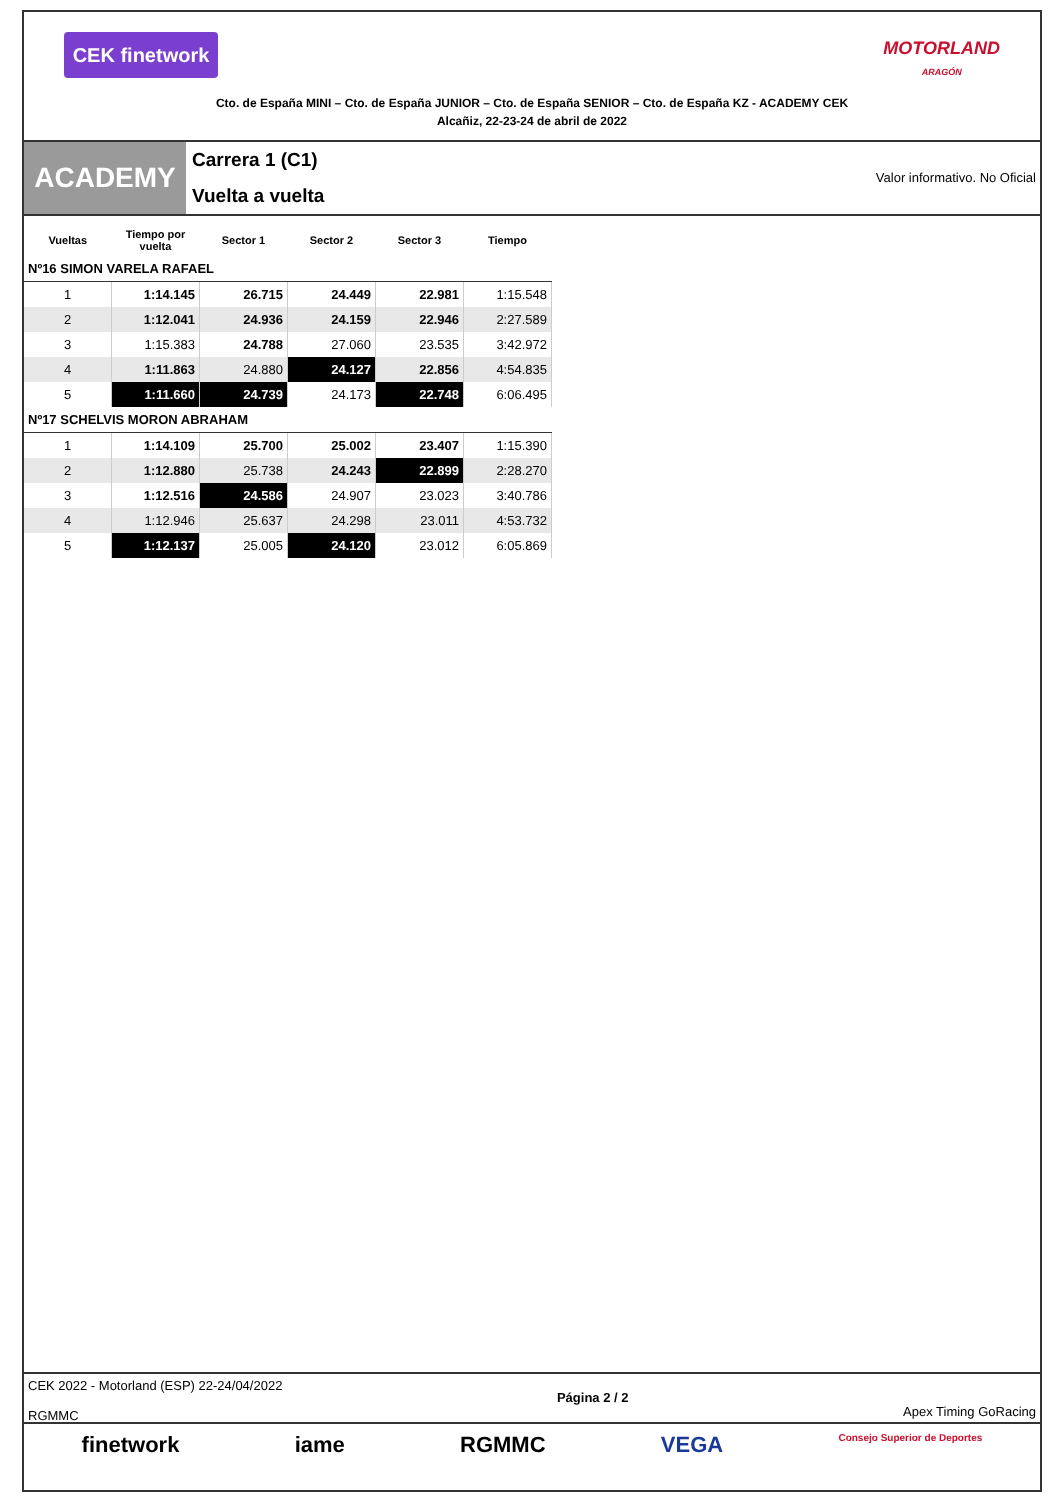CEK finetwork
MOTORLAND
ARAGÓN
Cto. de España MINI – Cto. de España JUNIOR – Cto. de España SENIOR – Cto. de España KZ - ACADEMY CEK
Alcañiz, 22-23-24 de abril de 2022
ACADEMY
Carrera 1 (C1)
Vuelta a vuelta
Valor informativo. No Oficial
| Vueltas | Tiempo por vuelta | Sector 1 | Sector 2 | Sector 3 | Tiempo |
| --- | --- | --- | --- | --- | --- |
| Nº16 SIMON VARELA RAFAEL | | | | | |
| 1 | 1:14.145 | 26.715 | 24.449 | 22.981 | 1:15.548 |
| 2 | 1:12.041 | 24.936 | 24.159 | 22.946 | 2:27.589 |
| 3 | 1:15.383 | 24.788 | 27.060 | 23.535 | 3:42.972 |
| 4 | 1:11.863 | 24.880 | 24.127 | 22.856 | 4:54.835 |
| 5 | 1:11.660 | 24.739 | 24.173 | 22.748 | 6:06.495 |
| Nº17 SCHELVIS MORON ABRAHAM | | | | | |
| 1 | 1:14.109 | 25.700 | 25.002 | 23.407 | 1:15.390 |
| 2 | 1:12.880 | 25.738 | 24.243 | 22.899 | 2:28.270 |
| 3 | 1:12.516 | 24.586 | 24.907 | 23.023 | 3:40.786 |
| 4 | 1:12.946 | 25.637 | 24.298 | 23.011 | 4:53.732 |
| 5 | 1:12.137 | 25.005 | 24.120 | 23.012 | 6:05.869 |
CEK 2022 - Motorland (ESP) 22-24/04/2022
RGMMC
Página 2 / 2
Apex Timing GoRacing
finetwork iame RGMMC VEGA Consejo Superior de Deportes